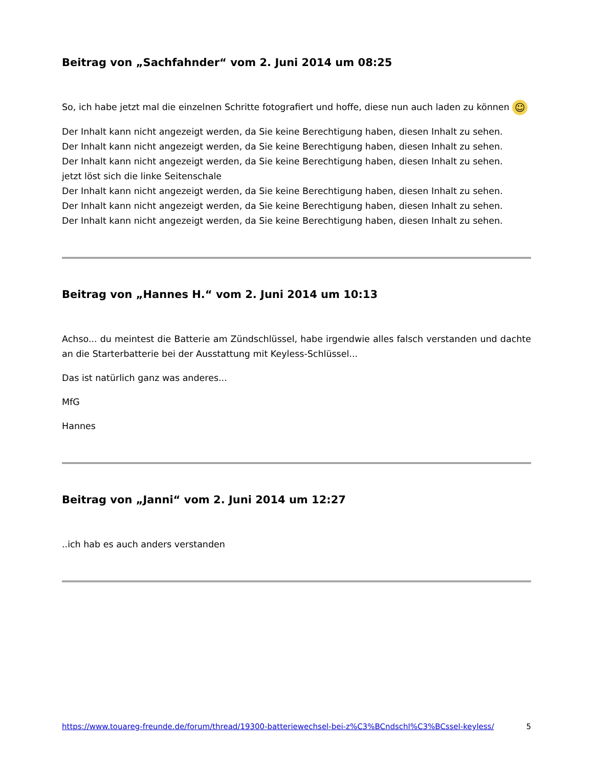Beitrag von „Sachfahnder“ vom 2. Juni 2014 um 08:25
So, ich habe jetzt mal die einzelnen Schritte fotografiert und hoffe, diese nun auch laden zu können ☺
Der Inhalt kann nicht angezeigt werden, da Sie keine Berechtigung haben, diesen Inhalt zu sehen.
Der Inhalt kann nicht angezeigt werden, da Sie keine Berechtigung haben, diesen Inhalt zu sehen.
Der Inhalt kann nicht angezeigt werden, da Sie keine Berechtigung haben, diesen Inhalt zu sehen.
jetzt löst sich die linke Seitenschale
Der Inhalt kann nicht angezeigt werden, da Sie keine Berechtigung haben, diesen Inhalt zu sehen.
Der Inhalt kann nicht angezeigt werden, da Sie keine Berechtigung haben, diesen Inhalt zu sehen.
Der Inhalt kann nicht angezeigt werden, da Sie keine Berechtigung haben, diesen Inhalt zu sehen.
Beitrag von „Hannes H.“ vom 2. Juni 2014 um 10:13
Achso... du meintest die Batterie am Zündschlüssel, habe irgendwie alles falsch verstanden und dachte an die Starterbatterie bei der Ausstattung mit Keyless-Schlüssel...
Das ist natürlich ganz was anderes...
MfG
Hannes
Beitrag von „Janni“ vom 2. Juni 2014 um 12:27
..ich hab es auch anders verstanden
https://www.touareg-freunde.de/forum/thread/19300-batteriewechsel-bei-z%C3%BCndschl%C3%BCssel-keyless/ 5